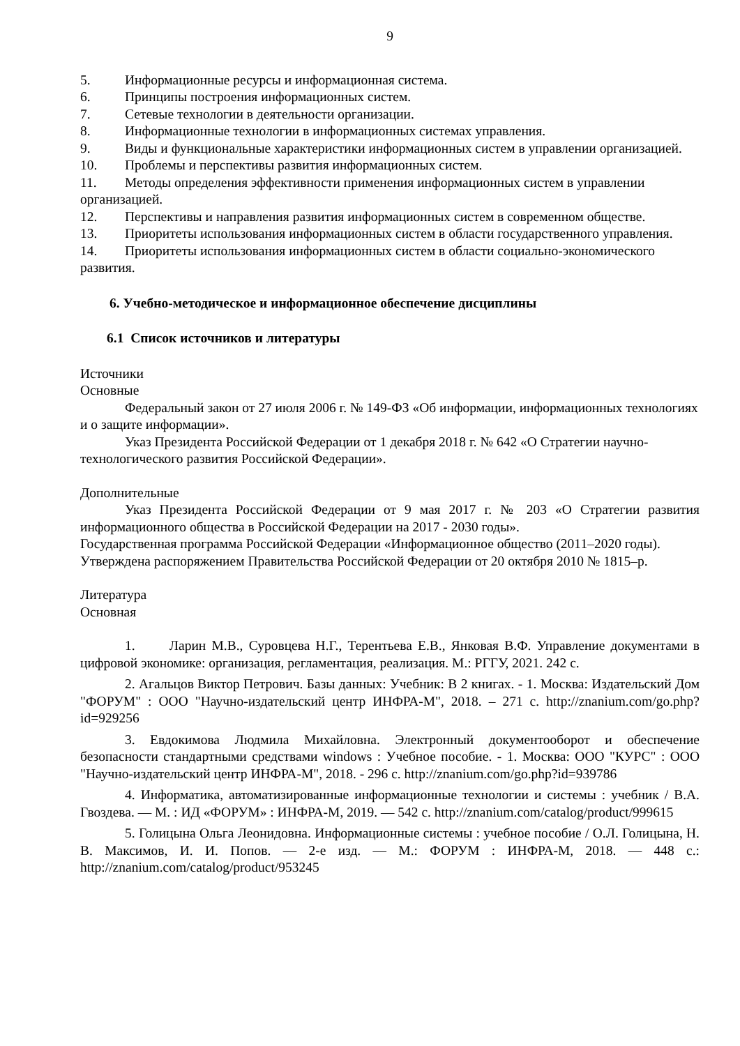9
5. Информационные ресурсы и информационная система.
6. Принципы построения информационных систем.
7. Сетевые технологии в деятельности организации.
8. Информационные технологии в информационных системах управления.
9. Виды и функциональные характеристики информационных систем в управлении организацией.
10. Проблемы и перспективы развития информационных систем.
11. Методы определения эффективности применения информационных систем в управлении организацией.
12. Перспективы и направления развития информационных систем в современном обществе.
13. Приоритеты использования информационных систем в области государственного управления.
14. Приоритеты использования информационных систем в области социально-экономического развития.
6. Учебно-методическое и информационное обеспечение дисциплины
6.1 Список источников и литературы
Источники
Основные
Федеральный закон от 27 июля 2006 г. № 149-ФЗ «Об информации, информационных технологиях и о защите информации».
Указ Президента Российской Федерации от 1 декабря 2018 г. № 642 «О Стратегии научно-технологического развития Российской Федерации».
Дополнительные
Указ Президента Российской Федерации от 9 мая 2017 г. № 203 «О Стратегии развития информационного общества в Российской Федерации на 2017 - 2030 годы».
Государственная программа Российской Федерации «Информационное общество (2011–2020 годы). Утверждена распоряжением Правительства Российской Федерации от 20 октября 2010 № 1815–р.
Литература
Основная
1. Ларин М.В., Суровцева Н.Г., Терентьева Е.В., Янковая В.Ф. Управление документами в цифровой экономике: организация, регламентация, реализация. М.: РГГУ, 2021. 242 с.
2. Агальцов Виктор Петрович. Базы данных: Учебник: В 2 книгах. - 1. Москва: Издательский Дом "ФОРУМ" : ООО "Научно-издательский центр ИНФРА-М", 2018. – 271 с. http://znanium.com/go.php?id=929256
3. Евдокимова Людмила Михайловна. Электронный документооборот и обеспечение безопасности стандартными средствами windows : Учебное пособие. - 1. Москва: ООО "КУРС" : ООО "Научно-издательский центр ИНФРА-М", 2018. - 296 с. http://znanium.com/go.php?id=939786
4. Информатика, автоматизированные информационные технологии и системы : учебник / В.А. Гвоздева. — М. : ИД «ФОРУМ» : ИНФРА-М, 2019. — 542 с. http://znanium.com/catalog/product/999615
5. Голицына Ольга Леонидовна. Информационные системы : учебное пособие / О.Л. Голицына, Н. В. Максимов, И. И. Попов. — 2-е изд. — М.: ФОРУМ : ИНФРА-М, 2018. — 448 с.: http://znanium.com/catalog/product/953245